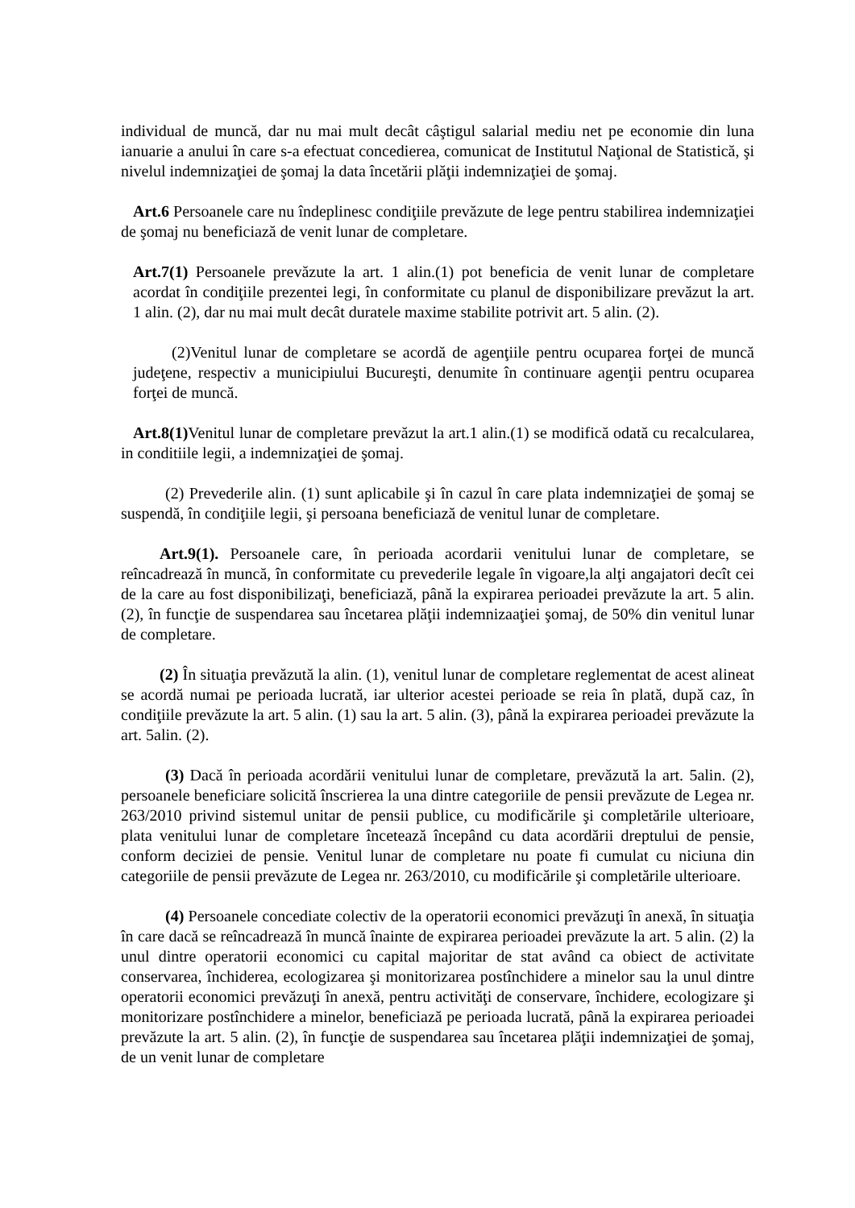individual de muncă, dar nu mai mult decât câştigul salarial mediu net pe economie din luna ianuarie a anului în care s-a efectuat concedierea, comunicat de Institutul Naţional de Statistică, şi nivelul indemnizaţiei de şomaj la data încetării plăţii indemnizaţiei de şomaj.
Art.6 Persoanele care nu îndeplinesc condiţiile prevăzute de lege pentru stabilirea indemnizaţiei de şomaj nu beneficiază de venit lunar de completare.
Art.7(1) Persoanele prevăzute la art. 1 alin.(1) pot beneficia de venit lunar de completare acordat în condiţiile prezentei legi, în conformitate cu planul de disponibilizare prevăzut la art. 1 alin. (2), dar nu mai mult decât duratele maxime stabilite potrivit art. 5 alin. (2).
(2)Venitul lunar de completare se acordă de agenţiile pentru ocuparea forţei de muncă judeţene, respectiv a municipiului Bucureşti, denumite în continuare agenţii pentru ocuparea forţei de muncă.
Art.8(1) Venitul lunar de completare prevăzut la art.1 alin.(1) se modifică odată cu recalcularea, in conditiile legii, a indemnizaţiei de şomaj.
(2) Prevederile alin. (1) sunt aplicabile şi în cazul în care plata indemnizaţiei de şomaj se suspendă, în condiţiile legii, şi persoana beneficiază de venitul lunar de completare.
Art.9(1). Persoanele care, în perioada acordarii venitului lunar de completare, se reîncadrează în muncă, în conformitate cu prevederile legale în vigoare,la alţi angajatori decît cei de la care au fost disponibilizaţi, beneficiază, până la expirarea perioadei prevăzute la art. 5 alin. (2), în funcţie de suspendarea sau încetarea plăţii indemnizaaţiei şomaj, de 50% din venitul lunar de completare.
(2) În situaţia prevăzută la alin. (1), venitul lunar de completare reglementat de acest alineat se acordă numai pe perioada lucrată, iar ulterior acestei perioade se reia în plată, după caz, în condiţiile prevăzute la art. 5 alin. (1) sau la art. 5 alin. (3), până la expirarea perioadei prevăzute la art. 5alin. (2).
(3) Dacă în perioada acordării venitului lunar de completare, prevăzută la art. 5alin. (2), persoanele beneficiare solicită înscrierea la una dintre categoriile de pensii prevăzute de Legea nr. 263/2010 privind sistemul unitar de pensii publice, cu modificările şi completările ulterioare, plata venitului lunar de completare încetează începând cu data acordării dreptului de pensie, conform deciziei de pensie. Venitul lunar de completare nu poate fi cumulat cu niciuna din categoriile de pensii prevăzute de Legea nr. 263/2010, cu modificările şi completările ulterioare.
(4) Persoanele concediate colectiv de la operatorii economici prevăzuţi în anexă, în situaţia în care dacă se reîncadrează în muncă înainte de expirarea perioadei prevăzute la art. 5 alin. (2) la unul dintre operatorii economici cu capital majoritar de stat având ca obiect de activitate conservarea, închiderea, ecologizarea şi monitorizarea postînchidere a minelor sau la unul dintre operatorii economici prevăzuţi în anexă, pentru activităţi de conservare, închidere, ecologizare şi monitorizare postînchidere a minelor, beneficiază pe perioada lucrată, până la expirarea perioadei prevăzute la art. 5 alin. (2), în funcţie de suspendarea sau încetarea plăţii indemnizaţiei de şomaj, de un venit lunar de completare